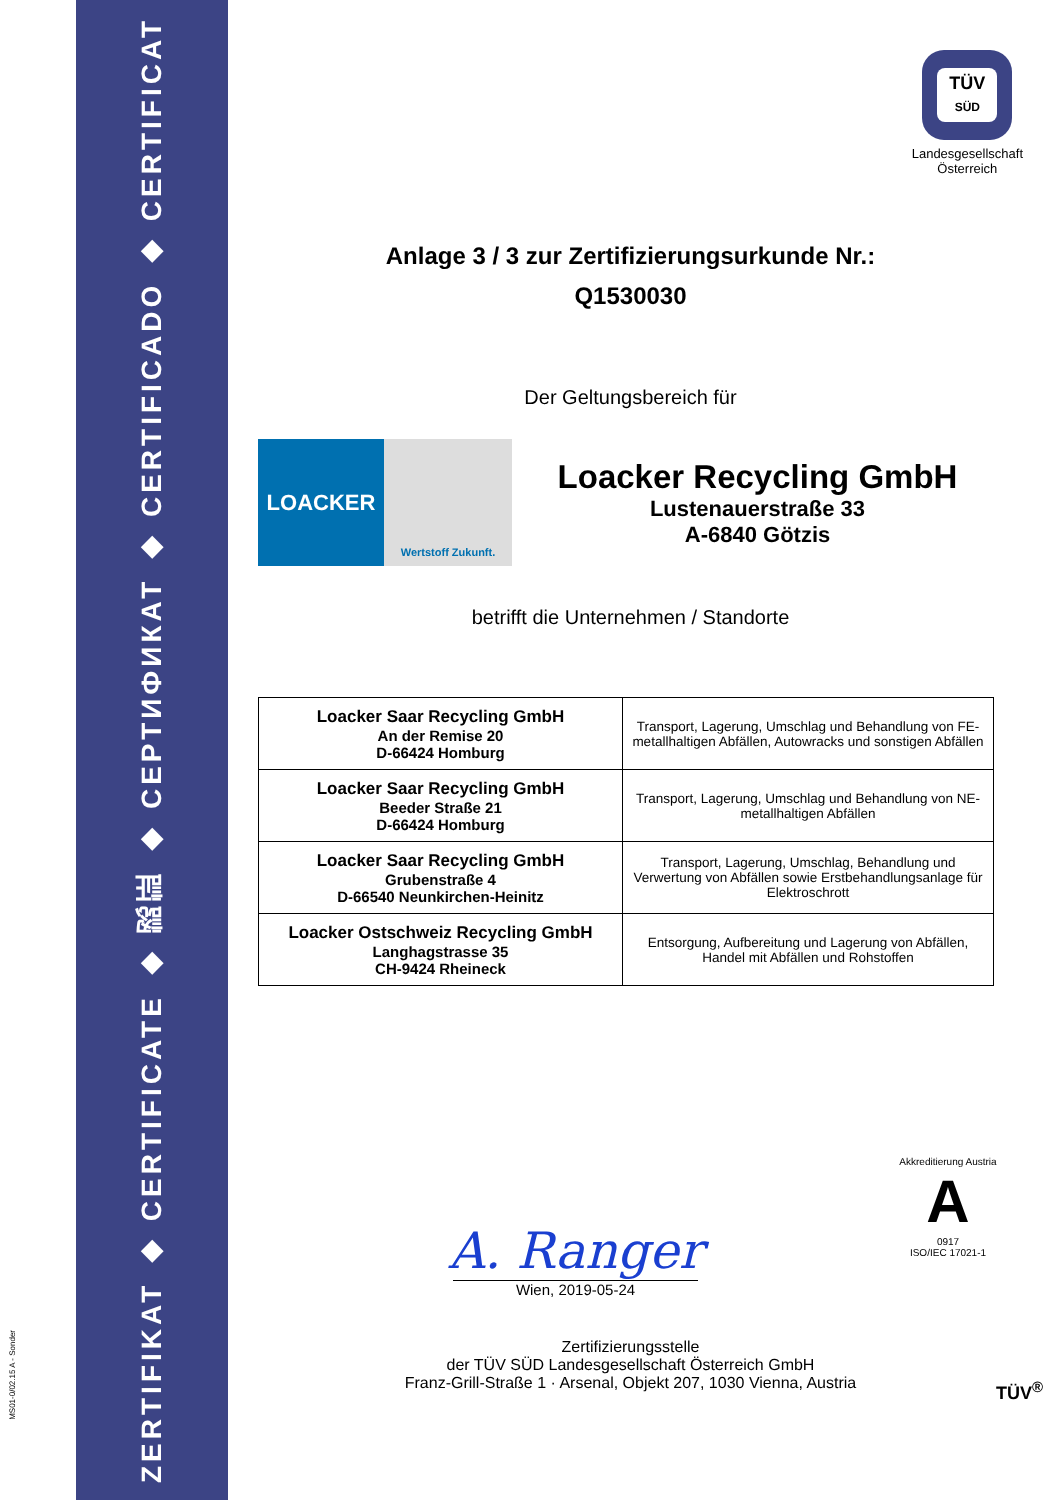ZERTIFIKAT ◆ CERTIFICATE ◆ 認証 ◆ СЕРТИФИКАТ ◆ CERTIFICADO ◆ CERTIFICAT
MS01-0/02.15 A - Sonder
TÜV
SÜD
Landesgesellschaft
Österreich
Anlage 3 / 3 zur Zertifizierungsurkunde Nr.:
Q1530030
Der Geltungsbereich für
LOACKER
Wertstoff Zukunft.
Loacker Recycling GmbH
Lustenauerstraße 33
A-6840 Götzis
betrifft die Unternehmen / Standorte
| Loacker Saar Recycling GmbH An der Remise 20 D-66424 Homburg | Transport, Lagerung, Umschlag und Behandlung von FE-metallhaltigen Abfällen, Autowracks und sonstigen Abfällen |
| Loacker Saar Recycling GmbH Beeder Straße 21 D-66424 Homburg | Transport, Lagerung, Umschlag und Behandlung von NE-metallhaltigen Abfällen |
| Loacker Saar Recycling GmbH Grubenstraße 4 D-66540 Neunkirchen-Heinitz | Transport, Lagerung, Umschlag, Behandlung und Verwertung von Abfällen sowie Erstbehandlungsanlage für Elektroschrott |
| Loacker Ostschweiz Recycling GmbH Langhagstrasse 35 CH-9424 Rheineck | Entsorgung, Aufbereitung und Lagerung von Abfällen, Handel mit Abfällen und Rohstoffen |
A. Ranger
Wien, 2019-05-24
Akkreditierung Austria
A
0917
ISO/IEC 17021-1
Zertifizierungsstelle
der TÜV SÜD Landesgesellschaft Österreich GmbH
Franz-Grill-Straße 1 · Arsenal, Objekt 207, 1030 Vienna, Austria
TÜV<sup>®</sup>